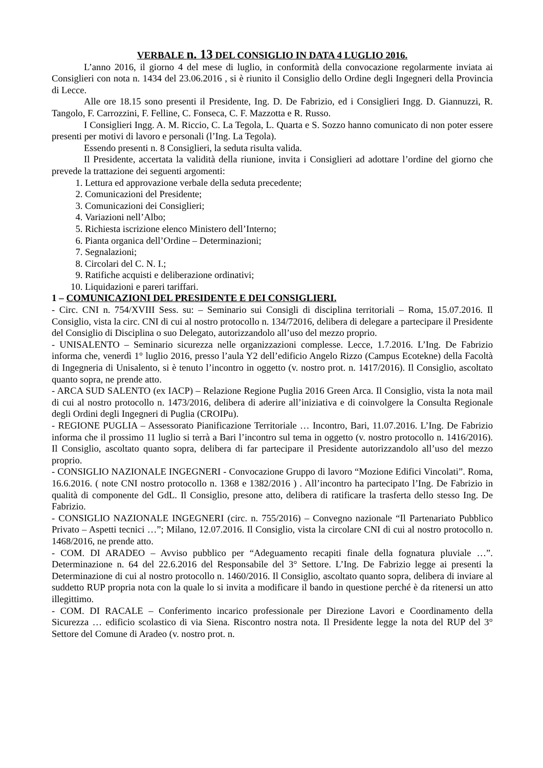VERBALE n. 13 DEL CONSIGLIO IN DATA 4 LUGLIO 2016.
L’anno 2016, il giorno 4 del mese di luglio, in conformità della convocazione regolarmente inviata ai Consiglieri con nota n. 1434 del 23.06.2016 , si è riunito il Consiglio dello Ordine degli Ingegneri della Provincia di Lecce.
Alle ore 18.15 sono presenti il Presidente, Ing. D. De Fabrizio, ed i Consiglieri Ingg. D. Giannuzzi, R. Tangolo, F. Carrozzini, F. Felline, C. Fonseca, C. F. Mazzotta e R. Russo.
I Consiglieri Ingg. A. M. Riccio, C. La Tegola, L. Quarta e S. Sozzo hanno comunicato di non poter essere presenti per motivi di lavoro e personali (l’Ing. La Tegola).
Essendo presenti n. 8 Consiglieri, la seduta risulta valida.
Il Presidente, accertata la validità della riunione, invita i Consiglieri ad adottare l’ordine del giorno che prevede la trattazione dei seguenti argomenti:
1. Lettura ed approvazione verbale della seduta precedente;
2. Comunicazioni del Presidente;
3. Comunicazioni dei Consiglieri;
4. Variazioni nell’Albo;
5. Richiesta iscrizione elenco Ministero dell’Interno;
6. Pianta organica dell’Ordine – Determinazioni;
7. Segnalazioni;
8. Circolari del C. N. I.;
9. Ratifiche acquisti e deliberazione ordinativi;
10. Liquidazioni e pareri tariffari.
1 – COMUNICAZIONI DEL PRESIDENTE E DEI CONSIGLIERI.
- Circ. CNI n. 754/XVIII Sess. su: – Seminario sui Consigli di disciplina territoriali – Roma, 15.07.2016. Il Consiglio, vista la circ. CNI di cui al nostro protocollo n. 134/72016, delibera di delegare a partecipare il Presidente del Consiglio di Disciplina o suo Delegato, autorizzandolo all’uso del mezzo proprio.
- UNISALENTO – Seminario sicurezza nelle organizzazioni complesse. Lecce, 1.7.2016. L’Ing. De Fabrizio informa che, venerdì 1° luglio 2016, presso l’aula Y2 dell’edificio Angelo Rizzo (Campus Ecotekne) della Facoltà di Ingegneria di Unisalento, si è tenuto l’incontro in oggetto (v. nostro prot. n. 1417/2016). Il Consiglio, ascoltato quanto sopra, ne prende atto.
- ARCA SUD SALENTO (ex IACP) – Relazione Regione Puglia 2016 Green Arca. Il Consiglio, vista la nota mail di cui al nostro protocollo n. 1473/2016, delibera di aderire all’iniziativa e di coinvolgere la Consulta Regionale degli Ordini degli Ingegneri di Puglia (CROIPu).
- REGIONE PUGLIA – Assessorato Pianificazione Territoriale … Incontro, Bari, 11.07.2016. L’Ing. De Fabrizio informa che il prossimo 11 luglio si terrà a Bari l’incontro sul tema in oggetto (v. nostro protocollo n. 1416/2016). Il Consiglio, ascoltato quanto sopra, delibera di far partecipare il Presidente autorizzandolo all’uso del mezzo proprio.
- CONSIGLIO NAZIONALE INGEGNERI - Convocazione Gruppo di lavoro “Mozione Edifici Vincolati”. Roma, 16.6.2016. ( note CNI nostro protocollo n. 1368 e 1382/2016 ) . All’incontro ha partecipato l’Ing. De Fabrizio in qualità di componente del GdL. Il Consiglio, presone atto, delibera di ratificare la trasferta dello stesso Ing. De Fabrizio.
- CONSIGLIO NAZIONALE INGEGNERI (circ. n. 755/2016) – Convegno nazionale “Il Partenariato Pubblico Privato – Aspetti tecnici …”; Milano, 12.07.2016. Il Consiglio, vista la circolare CNI di cui al nostro protocollo n. 1468/2016, ne prende atto.
- COM. DI ARADEO – Avviso pubblico per “Adeguamento recapiti finale della fognatura pluviale …”. Determinazione n. 64 del 22.6.2016 del Responsabile del 3° Settore. L’Ing. De Fabrizio legge ai presenti la Determinazione di cui al nostro protocollo n. 1460/2016. Il Consiglio, ascoltato quanto sopra, delibera di inviare al suddetto RUP propria nota con la quale lo si invita a modificare il bando in questione perché è da ritenersi un atto illegittimo.
- COM. DI RACALE – Conferimento incarico professionale per Direzione Lavori e Coordinamento della Sicurezza … edificio scolastico di via Siena. Riscontro nostra nota. Il Presidente legge la nota del RUP del 3° Settore del Comune di Aradeo (v. nostro prot. n.